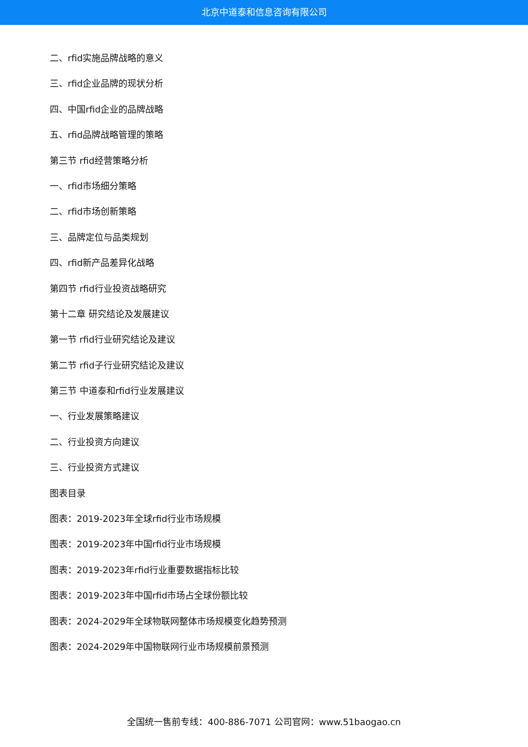北京中道泰和信息咨询有限公司
二、rfid实施品牌战略的意义
三、rfid企业品牌的现状分析
四、中国rfid企业的品牌战略
五、rfid品牌战略管理的策略
第三节 rfid经营策略分析
一、rfid市场细分策略
二、rfid市场创新策略
三、品牌定位与品类规划
四、rfid新产品差异化战略
第四节 rfid行业投资战略研究
第十二章 研究结论及发展建议
第一节 rfid行业研究结论及建议
第二节 rfid子行业研究结论及建议
第三节 中道泰和rfid行业发展建议
一、行业发展策略建议
二、行业投资方向建议
三、行业投资方式建议
图表目录
图表：2019-2023年全球rfid行业市场规模
图表：2019-2023年中国rfid行业市场规模
图表：2019-2023年rfid行业重要数据指标比较
图表：2019-2023年中国rfid市场占全球份额比较
图表：2024-2029年全球物联网整体市场规模变化趋势预测
图表：2024-2029年中国物联网行业市场规模前景预测
全国统一售前专线：400-886-7071 公司官网：www.51baogao.cn